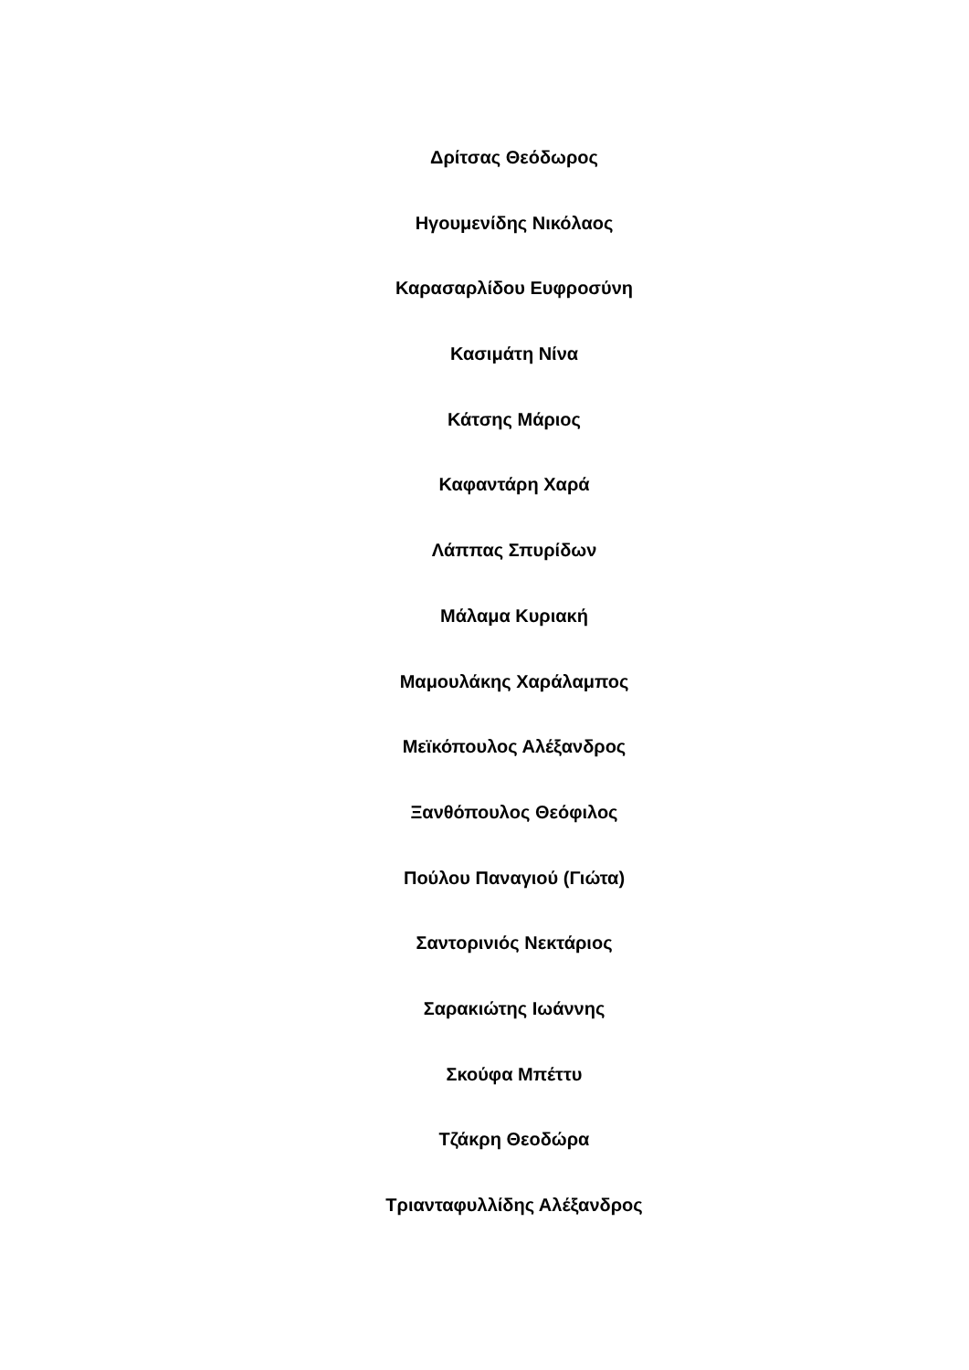Δρίτσας Θεόδωρος
Ηγουμενίδης Νικόλαος
Καρασαρλίδου Ευφροσύνη
Κασιμάτη Νίνα
Κάτσης Μάριος
Καφαντάρη Χαρά
Λάππας Σπυρίδων
Μάλαμα Κυριακή
Μαμουλάκης Χαράλαμπος
Μεϊκόπουλος Αλέξανδρος
Ξανθόπουλος Θεόφιλος
Πούλου Παναγιού (Γιώτα)
Σαντορινιός Νεκτάριος
Σαρακιώτης Ιωάννης
Σκούφα Μπέττυ
Τζάκρη Θεοδώρα
Τριανταφυλλίδης Αλέξανδρος